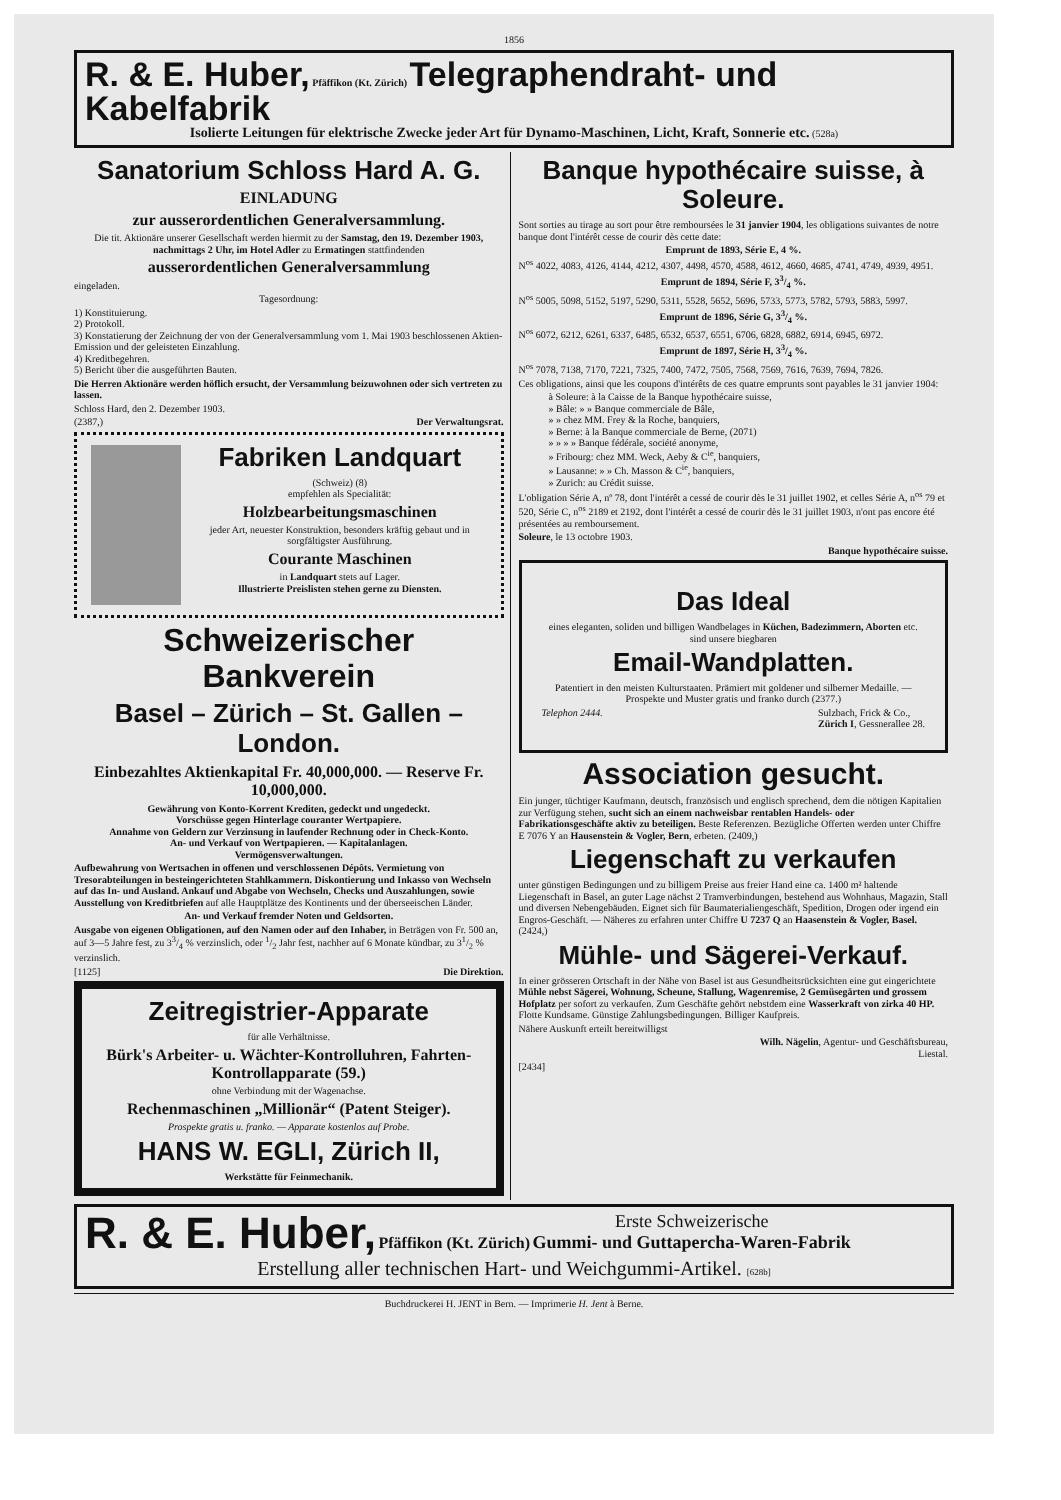1856
R. & E. Huber, Pfäffikon (Kt. Zürich) Telegraphendraht- und Kabelfabrik
Isolierte Leitungen für elektrische Zwecke jeder Art für Dynamo-Maschinen, Licht, Kraft, Sonnerie etc. (528a)
Sanatorium Schloss Hard A. G.
EINLADUNG
zur ausserordentlichen Generalversammlung.
Die tit. Aktionäre unserer Gesellschaft werden hiermit zu der Samstag, den 19. Dezember 1903, nachmittags 2 Uhr, im Hotel Adler zu Ermatingen stattfindenden
ausserordentlichen Generalversammlung
eingeladen.
Tagesordnung:
1) Konstituierung.
2) Protokoll.
3) Konstatierung der Zeichnung der von der Generalversammlung vom 1. Mai 1903 beschlossenen Aktien-Emission und der geleisteten Einzahlung.
4) Kreditbegehren.
5) Bericht über die ausgeführten Bauten.
Die Herren Aktionäre werden höflich ersucht, der Versammlung beizuwohnen oder sich vertreten zu lassen.
Schloss Hard, den 2. Dezember 1903.
(2387,) Der Verwaltungsrat.
Fabriken Landquart
(Schweiz) (8)
empfehlen als Specialität:
Holzbearbeitungsmaschinen
jeder Art, neuester Konstruktion, besonders kräftig gebaut und in sorgfältigster Ausführung.
Courante Maschinen
in Landquart stets auf Lager.
Illustrierte Preislisten stehen gerne zu Diensten.
Schweizerischer Bankverein
Basel – Zürich – St. Gallen – London.
Einbezahltes Aktienkapital Fr. 40,000,000. — Reserve Fr. 10,000,000.
Gewährung von Konto-Korrent Krediten, gedeckt und ungedeckt.
Vorschüsse gegen Hinterlage couranter Wertpapiere.
Annahme von Geldern zur Verzinsung in laufender Rechnung oder in Check-Konto.
An- und Verkauf von Wertpapieren. — Kapitalanlagen.
Vermögensverwaltungen.
Aufbewahrung von Wertsachen in offenen und verschlossenen Dépôts. Vermietung von Tresorabteilungen in besteingerichteten Stahlkammern. Diskontierung und Inkasso von Wechseln auf das In- und Ausland. Ankauf und Abgabe von Wechseln, Checks und Auszahlungen, sowie Ausstellung von Kreditbriefen auf alle Hauptplätze des Kontinents und der überseeischen Länder.
An- und Verkauf fremder Noten und Geldsorten.
Ausgabe von eigenen Obligationen, auf den Namen oder auf den Inhaber, in Beträgen von Fr. 500 an, auf 3—5 Jahre fest, zu 33/4 % verzinslich, oder 1/2 Jahr fest, nachher auf 6 Monate kündbar, zu 31/2 % verzinslich.
[1125] Die Direktion.
Zeitregistrier-Apparate
für alle Verhältnisse.
Bürk's Arbeiter- u. Wächter-Kontrolluhren, Fahrten-Kontrollapparate (59.)
ohne Verbindung mit der Wagenachse.
Rechenmaschinen „Millionär“ (Patent Steiger).
Prospekte gratis u. franko. — Apparate kostenlos auf Probe.
HANS W. EGLI, Zürich II,
Werkstätte für Feinmechanik.
Banque hypothécaire suisse, à Soleure.
Sont sorties au tirage au sort pour être remboursées le 31 janvier 1904, les obligations suivantes de notre banque dont l'intérêt cesse de courir dès cette date:
Emprunt de 1893, Série E, 4 %.
N<sup>os</sup> 4022, 4083, 4126, 4144, 4212, 4307, 4498, 4570, 4588, 4612, 4660, 4685, 4741, 4749, 4939, 4951.
Emprunt de 1894, Série F, 33/4 %.
N<sup>os</sup> 5005, 5098, 5152, 5197, 5290, 5311, 5528, 5652, 5696, 5733, 5773, 5782, 5793, 5883, 5997.
Emprunt de 1896, Série G, 33/4 %.
N<sup>os</sup> 6072, 6212, 6261, 6337, 6485, 6532, 6537, 6551, 6706, 6828, 6882, 6914, 6945, 6972.
Emprunt de 1897, Série H, 33/4 %.
N<sup>os</sup> 7078, 7138, 7170, 7221, 7325, 7400, 7472, 7505, 7568, 7569, 7616, 7639, 7694, 7826.
Ces obligations, ainsi que les coupons d'intérêts de ces quatre emprunts sont payables le 31 janvier 1904:
à Soleure: à la Caisse de la Banque hypothécaire suisse,
» Bâle: » » Banque commerciale de Bâle,
» » chez MM. Frey & la Roche, banquiers,
» Berne: à la Banque commerciale de Berne, (2071)
» » » » Banque fédérale, société anonyme,
» Fribourg: chez MM. Weck, Aeby & C<sup>ie</sup>, banquiers,
» Lausanne: » » Ch. Masson & C<sup>ie</sup>, banquiers,
» Zurich: au Crédit suisse.
L'obligation Série A, nº 78, dont l'intérêt a cessé de courir dès le 31 juillet 1902, et celles Série A, n<sup>os</sup> 79 et 520, Série C, n<sup>os</sup> 2189 et 2192, dont l'intérêt a cessé de courir dès le 31 juillet 1903, n'ont pas encore été présentées au remboursement.
Soleure, le 13 octobre 1903.
Banque hypothécaire suisse.
Das Ideal
eines eleganten, soliden und billigen Wandbelages in Küchen, Badezimmern, Aborten etc. sind unsere biegbaren
Email-Wandplatten.
Patentiert in den meisten Kulturstaaten. Prämiert mit goldener und silberner Medaille. — Prospekte und Muster gratis und franko durch (2377.)
Telephon 2444. Sulzbach, Frick & Co.,
Zürich I, Gessnerallee 28.
Association gesucht.
Ein junger, tüchtiger Kaufmann, deutsch, französisch und englisch sprechend, dem die nötigen Kapitalien zur Verfügung stehen, sucht sich an einem nachweisbar rentablen Handels- oder Fabrikationsgeschäfte aktiv zu beteiligen. Beste Referenzen. Bezügliche Offerten werden unter Chiffre E 7076 Y an Hausenstein & Vogler, Bern, erbeten. (2409,)
Liegenschaft zu verkaufen
unter günstigen Bedingungen und zu billigem Preise aus freier Hand eine ca. 1400 m² haltende Liegenschaft in Basel, an guter Lage nächst 2 Tramverbindungen, bestehend aus Wohnhaus, Magazin, Stall und diversen Nebengebäuden. Eignet sich für Baumaterialiengeschäft, Spedition, Drogen oder irgend ein Engros-Geschäft. — Näheres zu erfahren unter Chiffre U 7237 Q an Haasenstein & Vogler, Basel. (2424,)
Mühle- und Sägerei-Verkauf.
In einer grösseren Ortschaft in der Nähe von Basel ist aus Gesundheitsrücksichten eine gut eingerichtete Mühle nebst Sägerei, Wohnung, Scheune, Stallung, Wagenremise, 2 Gemüsegärten und grossem Hofplatz per sofort zu verkaufen. Zum Geschäfte gehört nebstdem eine Wasserkraft von zirka 40 HP. Flotte Kundsame. Günstige Zahlungsbedingungen. Billiger Kaufpreis.
Nähere Auskunft erteilt bereitwilligst
Wilh. Nägelin, Agentur- und Geschäftsbureau,
Liestal.
[2434]
R. & E. Huber, Pfäffikon (Kt. Zürich) Erste Schweizerische
Gummi- und Guttapercha-Waren-Fabrik
Erstellung aller technischen Hart- und Weichgummi-Artikel. [628b]
Buchdruckerei H. JENT in Bern. — Imprimerie H. Jent à Berne.